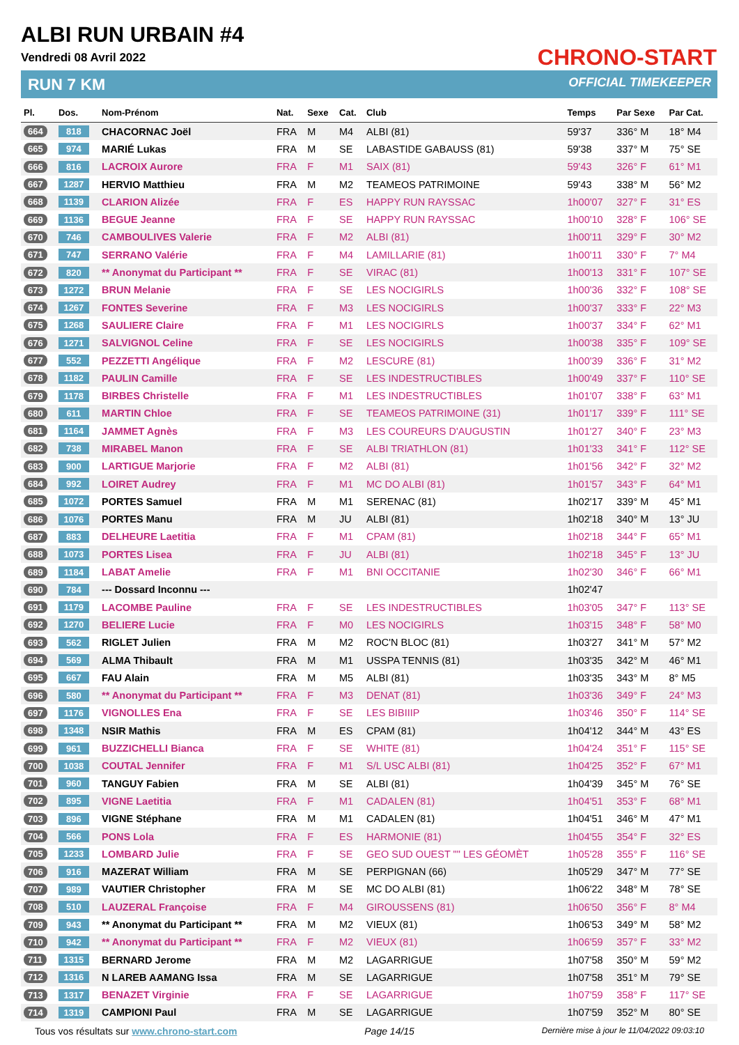ALBI RUN URBAIN #4
Vendredi 08 Avril 2022
RUN 7 KM
CHRONO-START
OFFICIAL TIMEKEEPER
| Pl. | Dos. | Nom-Prénom | Nat. | Sexe | Cat. | Club | Temps | Par Sexe | Par Cat. |
| --- | --- | --- | --- | --- | --- | --- | --- | --- | --- |
| 664 | 818 | CHACORNAC Joël | FRA | M | M4 | ALBI (81) | 59'37 | 336° M | 18° M4 |
| 665 | 974 | MARIÉ Lukas | FRA | M | SE | LABASTIDE GABAUSS (81) | 59'38 | 337° M | 75° SE |
| 666 | 816 | LACROIX Aurore | FRA | F | M1 | SAIX (81) | 59'43 | 326° F | 61° M1 |
| 667 | 1287 | HERVIO Matthieu | FRA | M | M2 | TEAMEOS PATRIMOINE | 59'43 | 338° M | 56° M2 |
| 668 | 1139 | CLARION Alizée | FRA | F | ES | HAPPY RUN RAYSSAC | 1h00'07 | 327° F | 31° ES |
| 669 | 1136 | BEGUE Jeanne | FRA | F | SE | HAPPY RUN RAYSSAC | 1h00'10 | 328° F | 106° SE |
| 670 | 746 | CAMBOULIVES Valerie | FRA | F | M2 | ALBI (81) | 1h00'11 | 329° F | 30° M2 |
| 671 | 747 | SERRANO Valérie | FRA | F | M4 | LAMILLARIE (81) | 1h00'11 | 330° F | 7° M4 |
| 672 | 820 | ** Anonymat du Participant ** | FRA | F | SE | VIRAC (81) | 1h00'13 | 331° F | 107° SE |
| 673 | 1272 | BRUN Melanie | FRA | F | SE | LES NOCIGIRLS | 1h00'36 | 332° F | 108° SE |
| 674 | 1267 | FONTES Severine | FRA | F | M3 | LES NOCIGIRLS | 1h00'37 | 333° F | 22° M3 |
| 675 | 1268 | SAULIERE Claire | FRA | F | M1 | LES NOCIGIRLS | 1h00'37 | 334° F | 62° M1 |
| 676 | 1271 | SALVIGNOL Celine | FRA | F | SE | LES NOCIGIRLS | 1h00'38 | 335° F | 109° SE |
| 677 | 552 | PEZZETTI Angélique | FRA | F | M2 | LESCURE (81) | 1h00'39 | 336° F | 31° M2 |
| 678 | 1182 | PAULIN Camille | FRA | F | SE | LES INDESTRUCTIBLES | 1h00'49 | 337° F | 110° SE |
| 679 | 1178 | BIRBES Christelle | FRA | F | M1 | LES INDESTRUCTIBLES | 1h01'07 | 338° F | 63° M1 |
| 680 | 611 | MARTIN Chloe | FRA | F | SE | TEAMEOS PATRIMOINE (31) | 1h01'17 | 339° F | 111° SE |
| 681 | 1164 | JAMMET Agnès | FRA | F | M3 | LES COUREURS D'AUGUSTIN | 1h01'27 | 340° F | 23° M3 |
| 682 | 738 | MIRABEL Manon | FRA | F | SE | ALBI TRIATHLON (81) | 1h01'33 | 341° F | 112° SE |
| 683 | 900 | LARTIGUE Marjorie | FRA | F | M2 | ALBI (81) | 1h01'56 | 342° F | 32° M2 |
| 684 | 992 | LOIRET Audrey | FRA | F | M1 | MC DO ALBI (81) | 1h01'57 | 343° F | 64° M1 |
| 685 | 1072 | PORTES Samuel | FRA | M | M1 | SERENAC (81) | 1h02'17 | 339° M | 45° M1 |
| 686 | 1076 | PORTES Manu | FRA | M | JU | ALBI (81) | 1h02'18 | 340° M | 13° JU |
| 687 | 883 | DELHEURE Laetitia | FRA | F | M1 | CPAM (81) | 1h02'18 | 344° F | 65° M1 |
| 688 | 1073 | PORTES Lisea | FRA | F | JU | ALBI (81) | 1h02'18 | 345° F | 13° JU |
| 689 | 1184 | LABAT Amelie | FRA | F | M1 | BNI OCCITANIE | 1h02'30 | 346° F | 66° M1 |
| 690 | 784 | --- Dossard Inconnu --- | | | | | 1h02'47 | | |
| 691 | 1179 | LACOMBE Pauline | FRA | F | SE | LES INDESTRUCTIBLES | 1h03'05 | 347° F | 113° SE |
| 692 | 1270 | BELIERE Lucie | FRA | F | M0 | LES NOCIGIRLS | 1h03'15 | 348° F | 58° M0 |
| 693 | 562 | RIGLET Julien | FRA | M | M2 | ROC'N BLOC (81) | 1h03'27 | 341° M | 57° M2 |
| 694 | 569 | ALMA Thibault | FRA | M | M1 | USSPA TENNIS (81) | 1h03'35 | 342° M | 46° M1 |
| 695 | 667 | FAU Alain | FRA | M | M5 | ALBI (81) | 1h03'35 | 343° M | 8° M5 |
| 696 | 580 | ** Anonymat du Participant ** | FRA | F | M3 | DENAT (81) | 1h03'36 | 349° F | 24° M3 |
| 697 | 1176 | VIGNOLLES Ena | FRA | F | SE | LES BIBIIIP | 1h03'46 | 350° F | 114° SE |
| 698 | 1348 | NSIR Mathis | FRA | M | ES | CPAM (81) | 1h04'12 | 344° M | 43° ES |
| 699 | 961 | BUZZICHELLI Bianca | FRA | F | SE | WHITE (81) | 1h04'24 | 351° F | 115° SE |
| 700 | 1038 | COUTAL Jennifer | FRA | F | M1 | S/L USC ALBI (81) | 1h04'25 | 352° F | 67° M1 |
| 701 | 960 | TANGUY Fabien | FRA | M | SE | ALBI (81) | 1h04'39 | 345° M | 76° SE |
| 702 | 895 | VIGNE Laetitia | FRA | F | M1 | CADALEN (81) | 1h04'51 | 353° F | 68° M1 |
| 703 | 896 | VIGNE Stéphane | FRA | M | M1 | CADALEN (81) | 1h04'51 | 346° M | 47° M1 |
| 704 | 566 | PONS Lola | FRA | F | ES | HARMONIE (81) | 1h04'55 | 354° F | 32° ES |
| 705 | 1233 | LOMBARD Julie | FRA | F | SE | GEO SUD OUEST "" LES GÉOMÈT | 1h05'28 | 355° F | 116° SE |
| 706 | 916 | MAZERAT William | FRA | M | SE | PERPIGNAN (66) | 1h05'29 | 347° M | 77° SE |
| 707 | 989 | VAUTIER Christopher | FRA | M | SE | MC DO ALBI (81) | 1h06'22 | 348° M | 78° SE |
| 708 | 510 | LAUZERAL Françoise | FRA | F | M4 | GIROUSSENS (81) | 1h06'50 | 356° F | 8° M4 |
| 709 | 943 | ** Anonymat du Participant ** | FRA | M | M2 | VIEUX (81) | 1h06'53 | 349° M | 58° M2 |
| 710 | 942 | ** Anonymat du Participant ** | FRA | F | M2 | VIEUX (81) | 1h06'59 | 357° F | 33° M2 |
| 711 | 1315 | BERNARD Jerome | FRA | M | M2 | LAGARRIGUE | 1h07'58 | 350° M | 59° M2 |
| 712 | 1316 | N LAREB AAMANG Issa | FRA | M | SE | LAGARRIGUE | 1h07'58 | 351° M | 79° SE |
| 713 | 1317 | BENAZET Virginie | FRA | F | SE | LAGARRIGUE | 1h07'59 | 358° F | 117° SE |
| 714 | 1319 | CAMPIONI Paul | FRA | M | SE | LAGARRIGUE | 1h07'59 | 352° M | 80° SE |
Tous vos résultats sur www.chrono-start.com Page 14/15 Dernière mise à jour le 11/04/2022 09:03:10